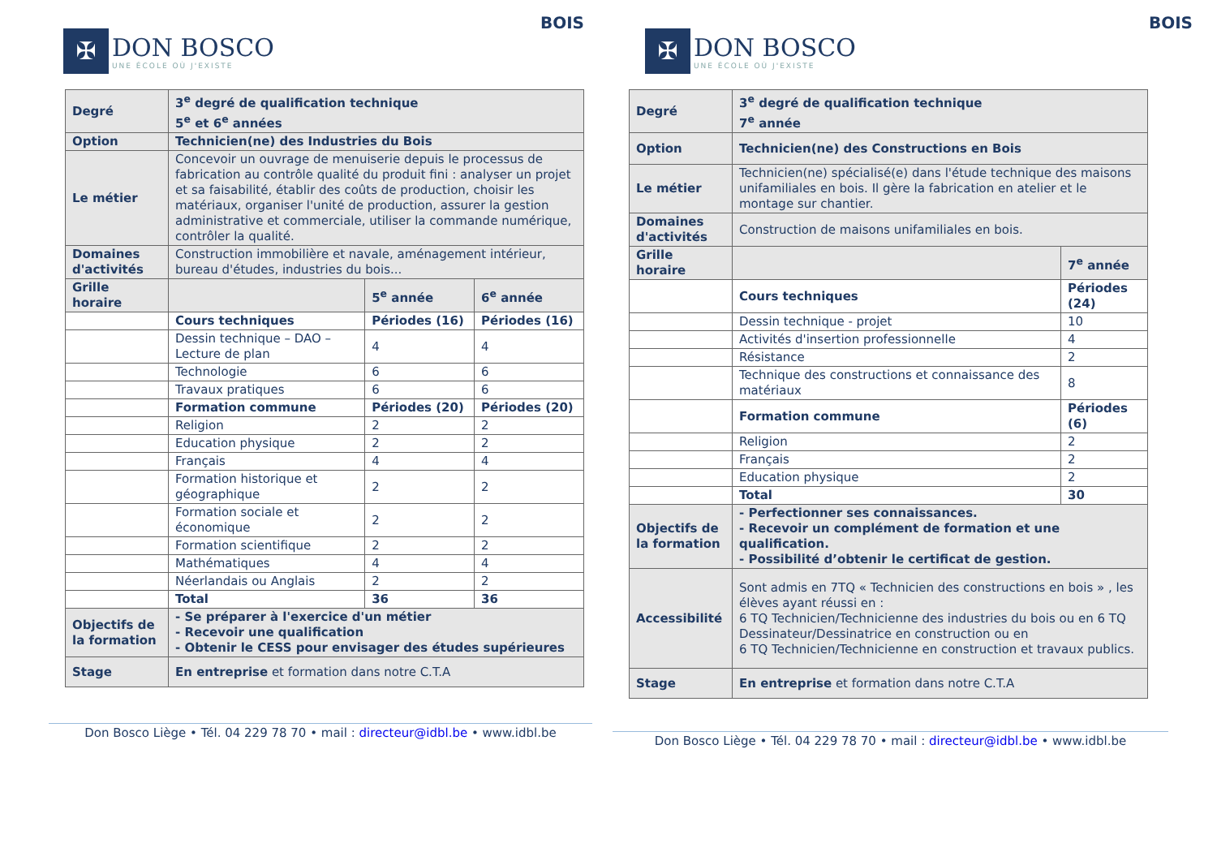✠
DON BOSCO
UNE ÉCOLE OÙ J'EXISTE
BOIS
| Degré | 3<sup>e</sup> degré de qualification technique 5<sup>e</sup> et 6<sup>e</sup> années | | |
| Option | Technicien(ne) des Industries du Bois | | |
| Le métier | Concevoir un ouvrage de menuiserie depuis le processus de fabrication au contrôle qualité du produit fini : analyser un projet et sa faisabilité, établir des coûts de production, choisir les matériaux, organiser l'unité de production, assurer la gestion administrative et commerciale, utiliser la commande numérique, contrôler la qualité. | | |
| Domaines d'activités | Construction immobilière et navale, aménagement intérieur, bureau d'études, industries du bois... | | |
| Grille horaire | | 5<sup>e</sup> année | 6<sup>e</sup> année |
| | Cours techniques | Périodes (16) | Périodes (16) |
| | Dessin technique – DAO – Lecture de plan | 4 | 4 |
| | Technologie | 6 | 6 |
| | Travaux pratiques | 6 | 6 |
| | Formation commune | Périodes (20) | Périodes (20) |
| | Religion | 2 | 2 |
| | Education physique | 2 | 2 |
| | Français | 4 | 4 |
| | Formation historique et géographique | 2 | 2 |
| | Formation sociale et économique | 2 | 2 |
| | Formation scientifique | 2 | 2 |
| | Mathématiques | 4 | 4 |
| | Néerlandais ou Anglais | 2 | 2 |
| | Total | 36 | 36 |
| Objectifs de la formation | - Se préparer à l'exercice d'un métier - Recevoir une qualification - Obtenir le CESS pour envisager des études supérieures | | |
| Stage | En entreprise et formation dans notre C.T.A | | |
Don Bosco Liège • Tél. 04 229 78 70 • mail : directeur@idbl.be • www.idbl.be
✠
DON BOSCO
UNE ÉCOLE OÙ J'EXISTE
BOIS
| Degré | 3<sup>e</sup> degré de qualification technique 7<sup>e</sup> année | |
| Option | Technicien(ne) des Constructions en Bois | |
| Le métier | Technicien(ne) spécialisé(e) dans l'étude technique des maisons unifamiliales en bois. Il gère la fabrication en atelier et le montage sur chantier. | |
| Domaines d'activités | Construction de maisons unifamiliales en bois. | |
| Grille horaire | | 7<sup>e</sup> année |
| | Cours techniques | Périodes (24) |
| | Dessin technique - projet | 10 |
| | Activités d'insertion professionnelle | 4 |
| | Résistance | 2 |
| | Technique des constructions et connaissance des matériaux | 8 |
| | Formation commune | Périodes (6) |
| | Religion | 2 |
| | Français | 2 |
| | Education physique | 2 |
| | Total | 30 |
| Objectifs de la formation | - Perfectionner ses connaissances. - Recevoir un complément de formation et une qualification. - Possibilité d’obtenir le certificat de gestion. | |
| Accessibilité | Sont admis en 7TQ « Technicien des constructions en bois » , les élèves ayant réussi en : 6 TQ Technicien/Technicienne des industries du bois ou en 6 TQ Dessinateur/Dessinatrice en construction ou en 6 TQ Technicien/Technicienne en construction et travaux publics. | |
| Stage | En entreprise et formation dans notre C.T.A | |
Don Bosco Liège • Tél. 04 229 78 70 • mail : directeur@idbl.be • www.idbl.be